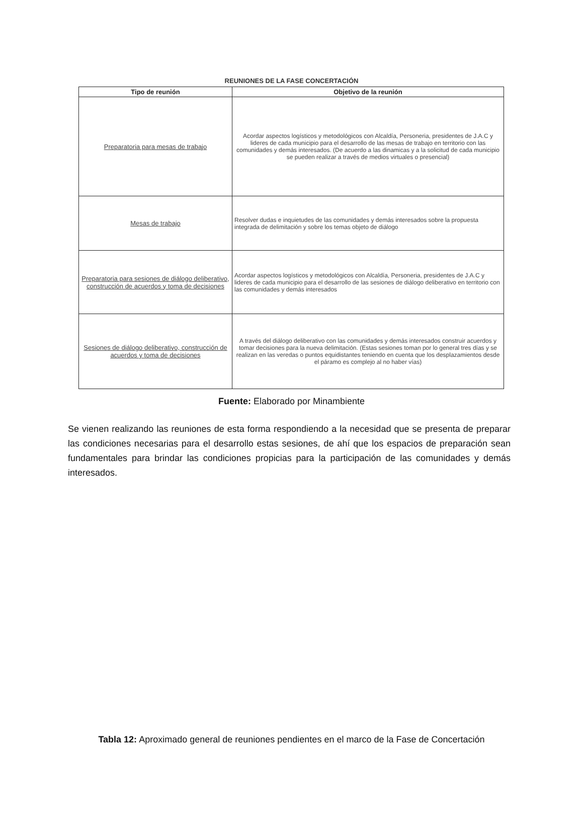REUNIONES DE LA FASE CONCERTACIÓN
| Tipo de reunión | Objetivo de la reunión |
| --- | --- |
| Preparatoria para mesas de trabajo | Acordar aspectos logísticos y metodológicos con Alcaldía, Personeria, presidentes de J.A.C y lideres de cada municipio para el desarrollo de las mesas de trabajo en territorio con las comunidades y demás interesados. (De acuerdo a las dinamicas y a la solicitud de cada municipio se pueden realizar a través de medios virtuales o presencial) |
| Mesas de trabajo | Resolver dudas e inquietudes de las comunidades y demás interesados sobre la propuesta integrada de delimitación y sobre los temas objeto de diálogo |
| Preparatoria para sesiones de diálogo deliberativo, construcción de acuerdos y toma de decisiones | Acordar aspectos logísticos y metodológicos con Alcaldía, Personeria, presidentes de J.A.C y lideres de cada municipio para el desarrollo de las sesiones de diálogo deliberativo en territorio con las comunidades y demás interesados |
| Sesiones de diálogo deliberativo, construcción de acuerdos y toma de decisiones | A través del diálogo deliberativo con las comunidades y demás interesados construir acuerdos y tomar decisiones para la nueva delimitación. (Estas sesiones toman por lo general tres días y se realizan en las veredas o puntos equidistantes teniendo en cuenta que los desplazamientos desde el páramo es complejo al no haber vías) |
Fuente: Elaborado por Minambiente
Se vienen realizando las reuniones de esta forma respondiendo a la necesidad que se presenta de preparar las condiciones necesarias para el desarrollo estas sesiones, de ahí que los espacios de preparación sean fundamentales para brindar las condiciones propicias para la participación de las comunidades y demás interesados.
Tabla 12: Aproximado general de reuniones pendientes en el marco de la Fase de Concertación